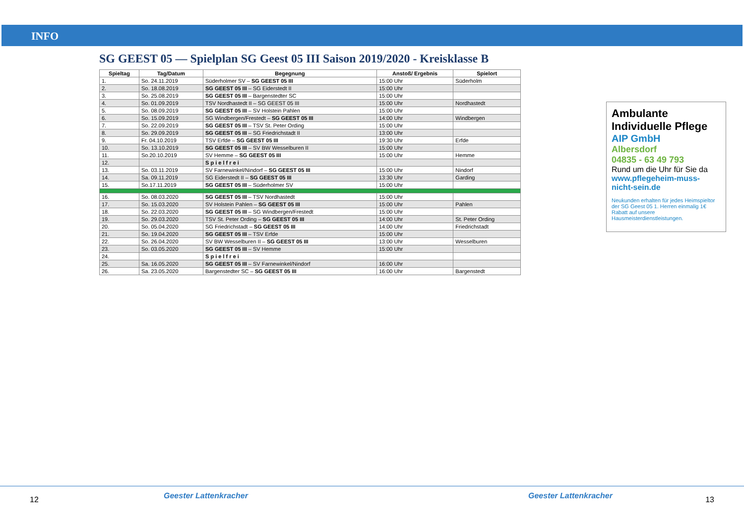INFO
SG GEEST 05 — Spielplan SG Geest 05 III Saison 2019/2020 - Kreisklasse B
| Spieltag | Tag/Datum | Begegnung | Anstoß/ Ergebnis | Spielort |
| --- | --- | --- | --- | --- |
| 1. | So. 24.11.2019 | Süderholmer SV – SG GEEST 05 III | 15:00 Uhr | Süderholm |
| 2. | So. 18.08.2019 | SG GEEST 05 III – SG Eiderstedt II | 15:00 Uhr | |
| 3. | So. 25.08.2019 | SG GEEST 05 III – Bargenstedter SC | 15:00 Uhr | |
| 4. | So. 01.09.2019 | TSV Nordhastedt II – SG GEEST 05 III | 15:00 Uhr | Nordhastedt |
| 5. | So. 08.09.2019 | SG GEEST 05 III – SV Holstein Pahlen | 15:00 Uhr | |
| 6. | So. 15.09.2019 | SG Windbergen/Frestedt – SG GEEST 05 III | 14:00 Uhr | Windbergen |
| 7. | So. 22.09.2019 | SG GEEST 05 III – TSV St. Peter Ording | 15:00 Uhr | |
| 8. | So. 29.09.2019 | SG GEEST 05 III – SG Friedrichstadt II | 13:00 Uhr | |
| 9. | Fr. 04.10.2019 | TSV Erfde – SG GEEST 05 III | 19:30 Uhr | Erfde |
| 10. | So. 13.10.2019 | SG GEEST 05 III – SV BW Wesselburen II | 15:00 Uhr | |
| 11. | So.20.10.2019 | SV Hemme – SG GEEST 05 III | 15:00 Uhr | Hemme |
| 12. | | S p i e l f r e i | | |
| 13. | So. 03.11.2019 | SV Farnewinkel/Nindorf – SG GEEST 05 III | 15:00 Uhr | Nindorf |
| 14. | Sa. 09.11.2019 | SG Eiderstedt II – SG GEEST 05 III | 13:30 Uhr | Garding |
| 15. | So.17.11.2019 | SG GEEST 05 III – Süderholmer SV | 15:00 Uhr | |
| 16. | So. 08.03.2020 | SG GEEST 05 III – TSV Nordhastedt | 15:00 Uhr | |
| 17. | So. 15.03.2020 | SV Holstein Pahlen – SG GEEST 05 III | 15:00 Uhr | Pahlen |
| 18. | So. 22.03.2020 | SG GEEST 05 III – SG Windbergen/Frestedt | 15:00 Uhr | |
| 19. | So. 29.03.2020 | TSV St. Peter Ording – SG GEEST 05 III | 14:00 Uhr | St. Peter Ording |
| 20. | So. 05.04.2020 | SG Friedrichstadt – SG GEEST 05 III | 14:00 Uhr | Friedrichstadt |
| 21. | So. 19.04.2020 | SG GEEST 05 III – TSV Erfde | 15:00 Uhr | |
| 22. | So. 26.04.2020 | SV BW Wesselburen II – SG GEEST 05 III | 13:00 Uhr | Wesselburen |
| 23. | So. 03.05.2020 | SG GEEST 05 III – SV Hemme | 15:00 Uhr | |
| 24. | | S p i e l f r e i | | |
| 25. | Sa. 16.05.2020 | SG GEEST 05 III – SV Farnewinkel/Nindorf | 16:00 Uhr | |
| 26. | Sa. 23.05.2020 | Bargenstedter SC – SG GEEST 05 III | 16:00 Uhr | Bargenstedt |
Ambulante Individuelle Pflege
AIP GmbH
Albersdorf
04835 - 63 49 793
Rund um die Uhr für Sie da
www.pflegeheim-muss-nicht-sein.de
Neukunden erhalten für jedes Heimspieltor der SG Geest 05 1. Herren einmalig 1€ Rabatt auf unsere Hausmeisterdienstleistungen.
12 Geester Lattenkracher Geester Lattenkracher 13